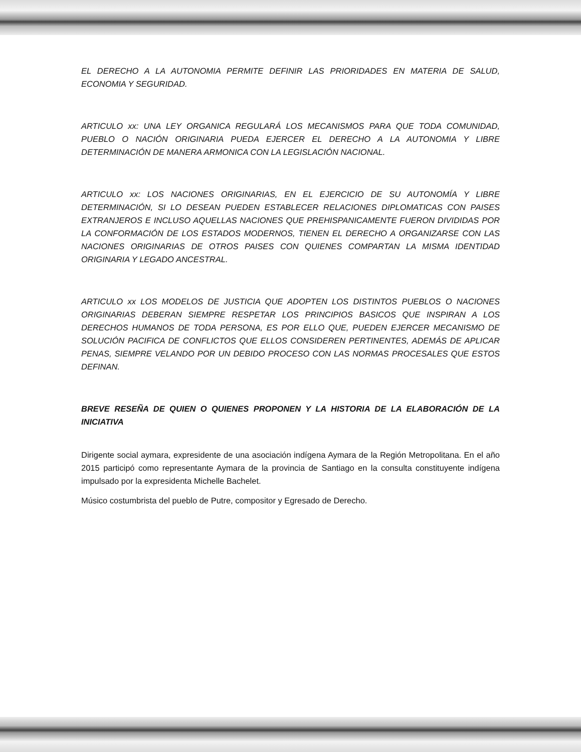EL DERECHO A LA AUTONOMIA PERMITE DEFINIR LAS PRIORIDADES EN MATERIA DE SALUD, ECONOMIA Y SEGURIDAD.
ARTICULO xx: UNA LEY ORGANICA REGULARÁ LOS MECANISMOS PARA QUE TODA COMUNIDAD, PUEBLO O NACIÓN ORIGINARIA PUEDA EJERCER EL DERECHO A LA AUTONOMIA Y LIBRE DETERMINACIÓN DE MANERA ARMONICA CON LA LEGISLACIÓN NACIONAL.
ARTICULO xx: LOS NACIONES ORIGINARIAS, EN EL EJERCICIO DE SU AUTONOMÍA Y LIBRE DETERMINACIÓN, SI LO DESEAN PUEDEN ESTABLECER RELACIONES DIPLOMATICAS CON PAISES EXTRANJEROS E INCLUSO AQUELLAS NACIONES QUE PREHISPANICAMENTE FUERON DIVIDIDAS POR LA CONFORMACIÓN DE LOS ESTADOS MODERNOS, TIENEN EL DERECHO A ORGANIZARSE CON LAS NACIONES ORIGINARIAS DE OTROS PAISES CON QUIENES COMPARTAN LA MISMA IDENTIDAD ORIGINARIA Y LEGADO ANCESTRAL.
ARTICULO xx LOS MODELOS DE JUSTICIA QUE ADOPTEN LOS DISTINTOS PUEBLOS O NACIONES ORIGINARIAS DEBERAN SIEMPRE RESPETAR LOS PRINCIPIOS BASICOS QUE INSPIRAN A LOS DERECHOS HUMANOS DE TODA PERSONA, ES POR ELLO QUE, PUEDEN EJERCER MECANISMO DE SOLUCIÓN PACIFICA DE CONFLICTOS QUE ELLOS CONSIDEREN PERTINENTES, ADEMÁS DE APLICAR PENAS, SIEMPRE VELANDO POR UN DEBIDO PROCESO CON LAS NORMAS PROCESALES QUE ESTOS DEFINAN.
BREVE RESEÑA DE QUIEN O QUIENES PROPONEN Y LA HISTORIA DE LA ELABORACIÓN DE LA INICIATIVA
Dirigente social aymara, expresidente de una asociación indígena Aymara de la Región Metropolitana. En el año 2015 participó como representante Aymara de la provincia de Santiago en la consulta constituyente indígena impulsado por la expresidenta Michelle Bachelet.
Músico costumbrista del pueblo de Putre, compositor y Egresado de Derecho.